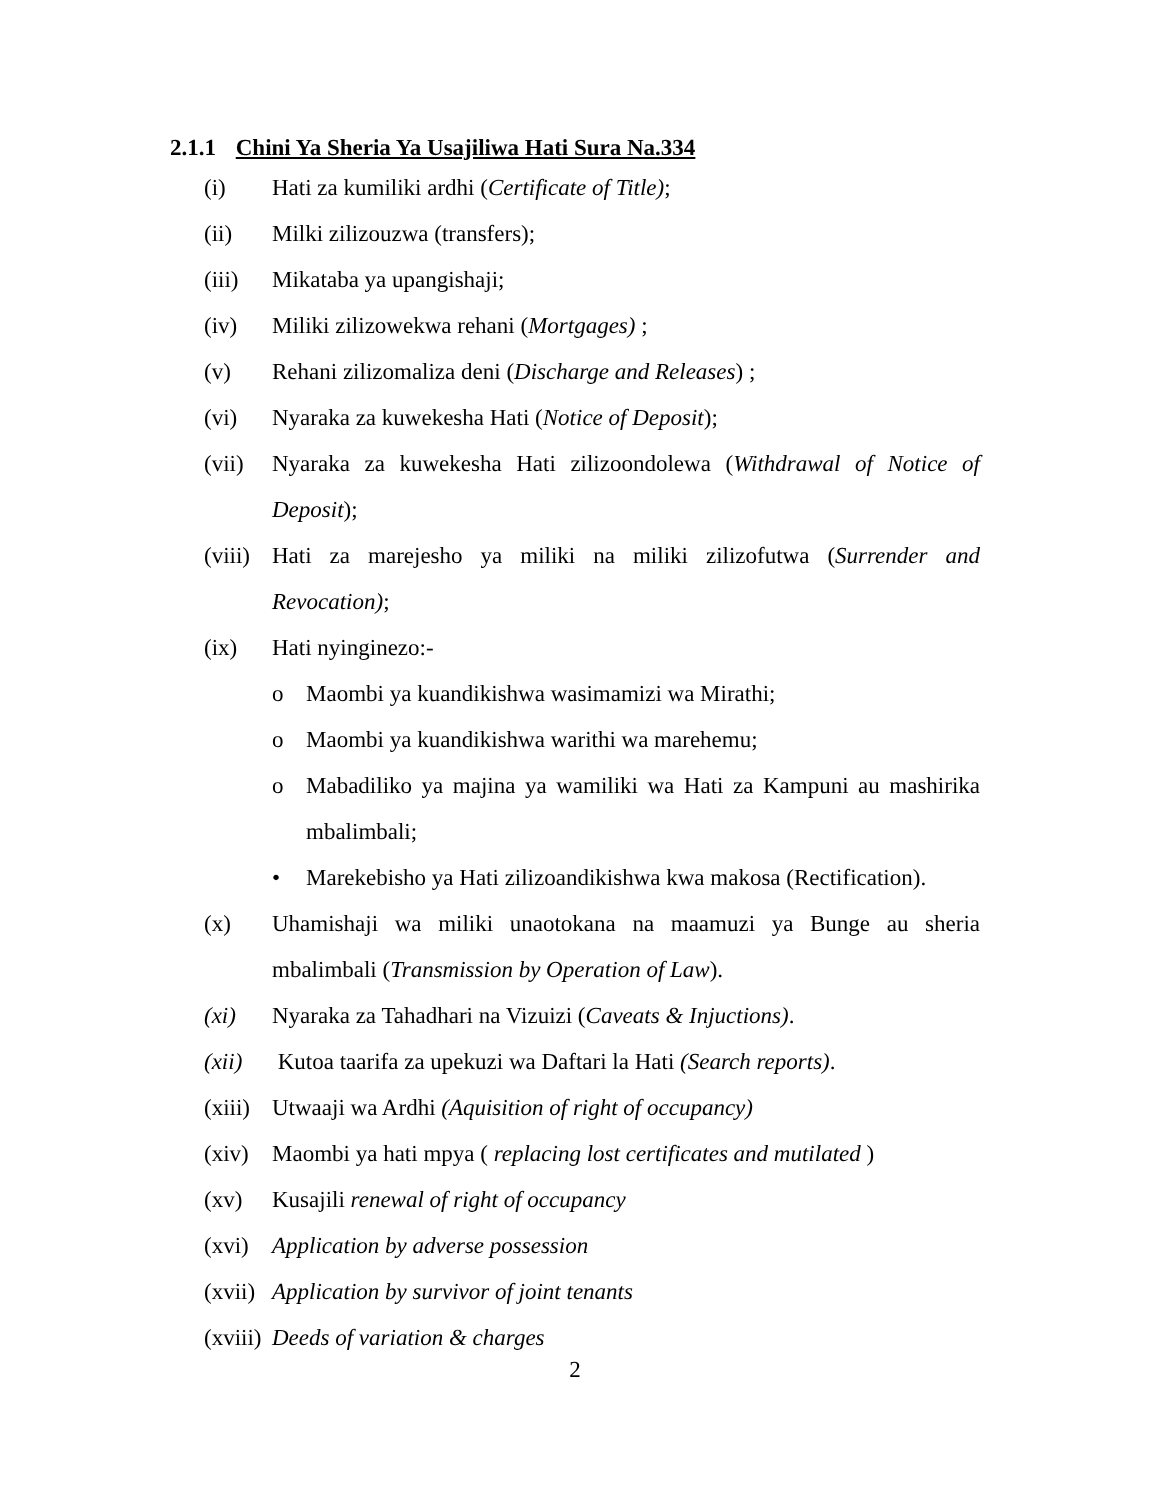2.1.1 Chini Ya Sheria Ya Usajiliwa Hati Sura Na.334
(i) Hati za kumiliki ardhi (Certificate of Title);
(ii) Milki zilizouzwa (transfers);
(iii) Mikataba ya upangishaji;
(iv) Miliki zilizowekwa rehani (Mortgages) ;
(v) Rehani zilizomaliza deni (Discharge and Releases) ;
(vi) Nyaraka za kuwekesha Hati (Notice of Deposit);
(vii) Nyaraka za kuwekesha Hati zilizoondolewa (Withdrawal of Notice of Deposit);
(viii) Hati za marejesho ya miliki na miliki zilizofutwa (Surrender and Revocation);
(ix) Hati nyinginezo:-
o Maombi ya kuandikishwa wasimamizi wa Mirathi;
o Maombi ya kuandikishwa warithi wa marehemu;
o Mabadiliko ya majina ya wamiliki wa Hati za Kampuni au mashirika mbalimbali;
• Marekebisho ya Hati zilizoandikishwa kwa makosa (Rectification).
(x) Uhamishaji wa miliki unaotokana na maamuzi ya Bunge au sheria mbalimbali (Transmission by Operation of Law).
(xi) Nyaraka za Tahadhari na Vizuizi (Caveats & Injuctions).
(xii) Kutoa taarifa za upekuzi wa Daftari la Hati (Search reports).
(xiii) Utwaaji wa Ardhi (Aquisition of right of occupancy)
(xiv) Maombi ya hati mpya ( replacing lost certificates and mutilated )
(xv) Kusajili renewal of right of occupancy
(xvi) Application by adverse possession
(xvii) Application by survivor of joint tenants
(xviii) Deeds of variation & charges
2